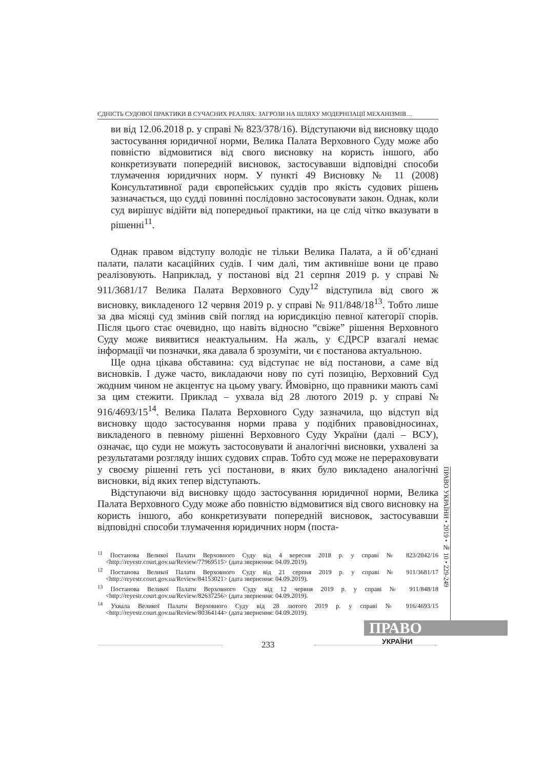ЄДНІСТЬ СУДОВОЇ ПРАКТИКИ В СУЧАСНИХ РЕАЛІЯХ: ЗАГРОЗИ НА ШЛЯХУ МОДЕРНІЗАЦІЇ МЕХАНІЗМІВ…
ви від 12.06.2018 р. у справі № 823/378/16). Відступаючи від висновку щодо застосування юридичної норми, Велика Палата Верховного Суду може або повністю відмовитися від свого висновку на користь іншого, або конкретизувати попередній висновок, застосувавши відповідні способи тлумачення юридичних норм. У пункті 49 Висновку № 11 (2008) Консультативної ради європейських суддів про якість судових рішень зазначається, що судді повинні послідовно застосовувати закон. Однак, коли суд вирішує відійти від попередньої практики, на це слід чітко вказувати в рішенні<sup>11</sup>.
Однак правом відступу володіє не тільки Велика Палата, а й об’єднані палати, палати касаційних судів. І чим далі, тим активніше вони це право реалізовують. Наприклад, у постанові від 21 серпня 2019 р. у справі № 911/3681/17 Велика Палата Верховного Суду<sup>12</sup> відступила від свого ж висновку, викладеного 12 червня 2019 р. у справі № 911/848/18<sup>13</sup>. Тобто лише за два місяці суд змінив свій погляд на юрисдикцію певної категорії спорів. Після цього стає очевидно, що навіть відносно “свіже” рішення Верховного Суду може виявитися неактуальним. На жаль, у ЄДРСР взагалі немає інформації чи позначки, яка давала б зрозуміти, чи є постанова актуальною.
Ще одна цікава обставина: суд відступає не від постанови, а саме від висновків. І дуже часто, викладаючи нову по суті позицію, Верховний Суд жодним чином не акцентує на цьому увагу. Ймовірно, що правники мають самі за цим стежити. Приклад – ухвала від 28 лютого 2019 р. у справі № 916/4693/15<sup>14</sup>. Велика Палата Верховного Суду зазначила, що відступ від висновку щодо застосування норми права у подібних правовідносинах, викладеного в певному рішенні Верховного Суду України (далі – ВСУ), означає, що суди не можуть застосовувати й аналогічні висновки, ухвалені за результатами розгляду інших судових справ. Тобто суд може не перераховувати у своєму рішенні геть усі постанови, в яких було викладено аналогічні висновки, від яких тепер відступають.
Відступаючи від висновку щодо застосування юридичної норми, Велика Палата Верховного Суду може або повністю відмовитися від свого висновку на користь іншого, або конкретизувати попередній висновок, застосувавши відповідні способи тлумачення юридичних норм (поста-
<sup>11</sup> Постанова Великої Палати Верховного Суду від 4 вересня 2018 р. у справі № 823/2042/16 <http://reyestr.court.gov.ua/Review/77969515> (дата звернення: 04.09.2019).
<sup>12</sup> Постанова Великої Палати Верховного Суду від 21 серпня 2019 р. у справі № 911/3681/17 <http://reyestr.court.gov.ua/Review/84153021> (дата звернення: 04.09.2019).
<sup>13</sup> Постанова Великої Палати Верховного Суду від 12 червня 2019 р. у справі № 911/848/18 <http://reyestr.court.gov.ua/Review/82637256> (дата звернення: 04.09.2019).
<sup>14</sup> Ухвала Великої Палати Верховного Суду від 28 лютого 2019 р. у справі № 916/4693/15 <http://reyestr.court.gov.ua/Review/80364144> (дата звернення: 04.09.2019).
ПРАВО УКРАЇНИ • 2019 • № 10 • 229-249
ПРАВО
УКРАЇНИ
233